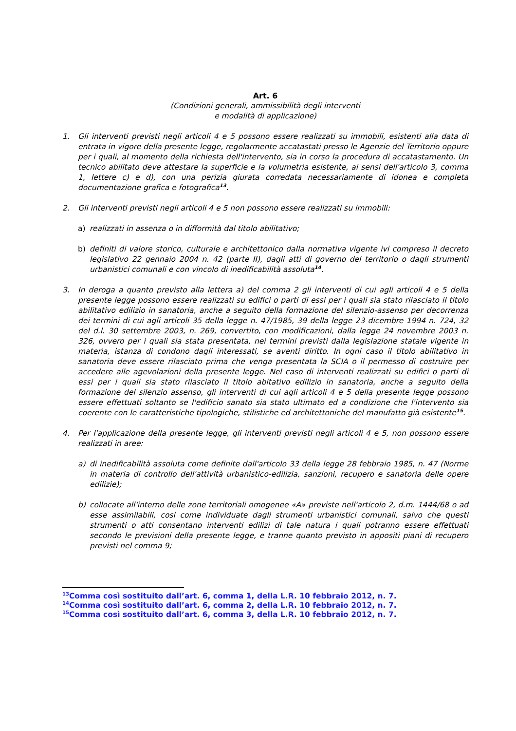Art. 6
(Condizioni generali, ammissibilità degli interventi
e modalità di applicazione)
1. Gli interventi previsti negli articoli 4 e 5 possono essere realizzati su immobili, esistenti alla data di entrata in vigore della presente legge, regolarmente accatastati presso le Agenzie del Territorio oppure per i quali, al momento della richiesta dell'intervento, sia in corso la procedura di accatastamento. Un tecnico abilitato deve attestare la superficie e la volumetria esistente, ai sensi dell'articolo 3, comma 1, lettere c) e d), con una perizia giurata corredata necessariamente di idonea e completa documentazione grafica e fotografica<sup>13</sup>.
2. Gli interventi previsti negli articoli 4 e 5 non possono essere realizzati su immobili:
a) realizzati in assenza o in difformità dal titolo abilitativo;
b) definiti di valore storico, culturale e architettonico dalla normativa vigente ivi compreso il decreto legislativo 22 gennaio 2004 n. 42 (parte II), dagli atti di governo del territorio o dagli strumenti urbanistici comunali e con vincolo di inedificabilità assoluta<sup>14</sup>.
3. In deroga a quanto previsto alla lettera a) del comma 2 gli interventi di cui agli articoli 4 e 5 della presente legge possono essere realizzati su edifici o parti di essi per i quali sia stato rilasciato il titolo abilitativo edilizio in sanatoria, anche a seguito della formazione del silenzio-assenso per decorrenza dei termini di cui agli articoli 35 della legge n. 47/1985, 39 della legge 23 dicembre 1994 n. 724, 32 del d.l. 30 settembre 2003, n. 269, convertito, con modificazioni, dalla legge 24 novembre 2003 n. 326, ovvero per i quali sia stata presentata, nei termini previsti dalla legislazione statale vigente in materia, istanza di condono dagli interessati, se aventi diritto. In ogni caso il titolo abilitativo in sanatoria deve essere rilasciato prima che venga presentata la SCIA o il permesso di costruire per accedere alle agevolazioni della presente legge. Nel caso di interventi realizzati su edifici o parti di essi per i quali sia stato rilasciato il titolo abitativo edilizio in sanatoria, anche a seguito della formazione del silenzio assenso, gli interventi di cui agli articoli 4 e 5 della presente legge possono essere effettuati soltanto se l'edificio sanato sia stato ultimato ed a condizione che l'intervento sia coerente con le caratteristiche tipologiche, stilistiche ed architettoniche del manufatto già esistente<sup>15</sup>.
4. Per l'applicazione della presente legge, gli interventi previsti negli articoli 4 e 5, non possono essere realizzati in aree:
a) di inedificabilità assoluta come definite dall'articolo 33 della legge 28 febbraio 1985, n. 47 (Norme in materia di controllo dell'attività urbanistico-edilizia, sanzioni, recupero e sanatoria delle opere edilizie);
b) collocate all'interno delle zone territoriali omogenee «A» previste nell'articolo 2, d.m. 1444/68 o ad esse assimilabili, cosi come individuate dagli strumenti urbanistici comunali, salvo che questi strumenti o atti consentano interventi edilizi di tale natura i quali potranno essere effettuati secondo le previsioni della presente legge, e tranne quanto previsto in appositi piani di recupero previsti nel comma 9;
<sup>13</sup> Comma così sostituito dall’art. 6, comma 1, della L.R. 10 febbraio 2012, n. 7.
<sup>14</sup> Comma così sostituito dall’art. 6, comma 2, della L.R. 10 febbraio 2012, n. 7.
<sup>15</sup> Comma così sostituito dall’art. 6, comma 3, della L.R. 10 febbraio 2012, n. 7.